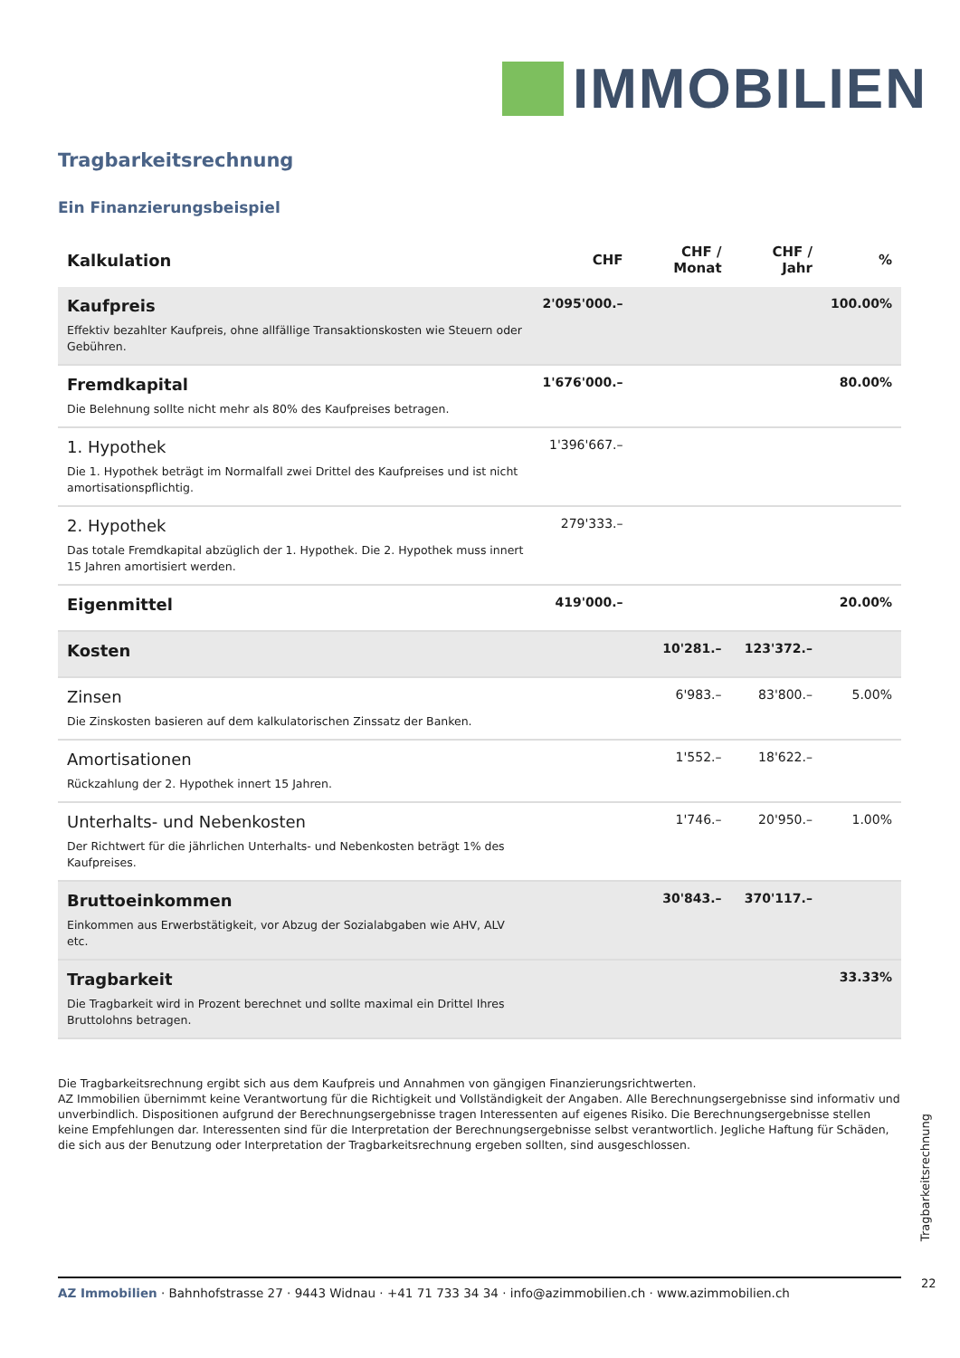IMMOBILIEN
Tragbarkeitsrechnung
Ein Finanzierungsbeispiel
| Kalkulation | CHF | CHF / Monat | CHF / Jahr | % |
| --- | --- | --- | --- | --- |
| Kaufpreis Effektiv bezahlter Kaufpreis, ohne allfällige Transaktionskosten wie Steuern oder Gebühren. | 2'095'000.– | | | 100.00% |
| Fremdkapital Die Belehnung sollte nicht mehr als 80% des Kaufpreises betragen. | 1'676'000.– | | | 80.00% |
| 1. Hypothek Die 1. Hypothek beträgt im Normalfall zwei Drittel des Kaufpreises und ist nicht amortisationspflichtig. | 1'396'667.– | | | |
| 2. Hypothek Das totale Fremdkapital abzüglich der 1. Hypothek. Die 2. Hypothek muss innert 15 Jahren amortisiert werden. | 279'333.– | | | |
| Eigenmittel | 419'000.– | | | 20.00% |
| Kosten | | 10'281.– | 123'372.– | |
| Zinsen Die Zinskosten basieren auf dem kalkulatorischen Zinssatz der Banken. | | 6'983.– | 83'800.– | 5.00% |
| Amortisationen Rückzahlung der 2. Hypothek innert 15 Jahren. | | 1'552.– | 18'622.– | |
| Unterhalts- und Nebenkosten Der Richtwert für die jährlichen Unterhalts- und Nebenkosten beträgt 1% des Kaufpreises. | | 1'746.– | 20'950.– | 1.00% |
| Bruttoeinkommen Einkommen aus Erwerbstätigkeit, vor Abzug der Sozialabgaben wie AHV, ALV etc. | | 30'843.– | 370'117.– | |
| Tragbarkeit Die Tragbarkeit wird in Prozent berechnet und sollte maximal ein Drittel Ihres Bruttolohns betragen. | | | | 33.33% |
Die Tragbarkeitsrechnung ergibt sich aus dem Kaufpreis und Annahmen von gängigen Finanzierungsrichtwerten.
AZ Immobilien übernimmt keine Verantwortung für die Richtigkeit und Vollständigkeit der Angaben. Alle Berechnungsergebnisse sind informativ und unverbindlich. Dispositionen aufgrund der Berechnungsergebnisse tragen Interessenten auf eigenes Risiko. Die Berechnungsergebnisse stellen keine Empfehlungen dar. Interessenten sind für die Interpretation der Berechnungsergebnisse selbst verantwortlich. Jegliche Haftung für Schäden, die sich aus der Benutzung oder Interpretation der Tragbarkeitsrechnung ergeben sollten, sind ausgeschlossen.
Tragbarkeitsrechnung
AZ Immobilien · Bahnhofstrasse 27 · 9443 Widnau · +41 71 733 34 34 · info@azimmobilien.ch · www.azimmobilien.ch 22